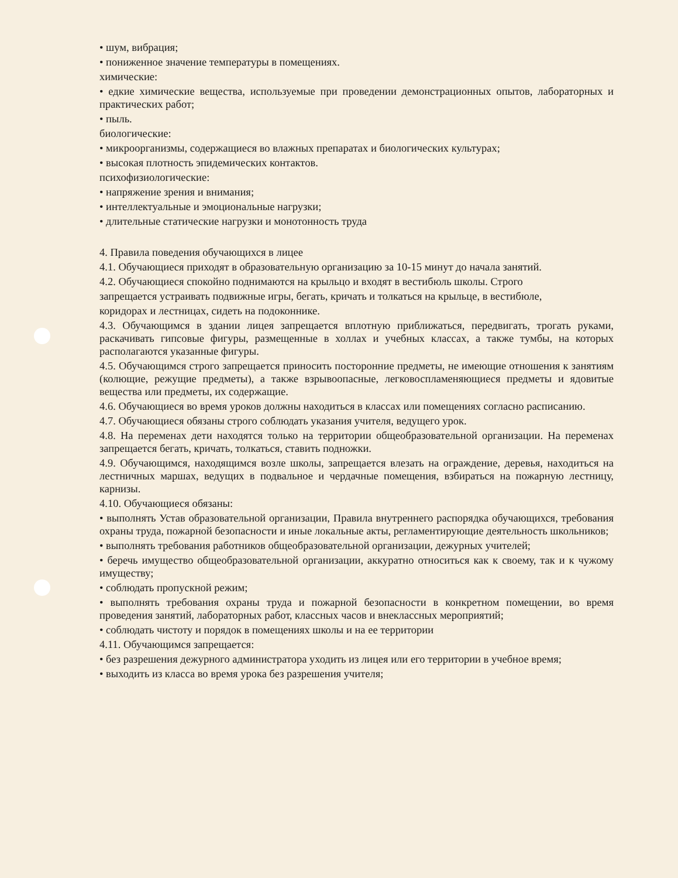• шум, вибрация;
• пониженное значение температуры в помещениях.
химические:
• едкие химические вещества, используемые при проведении демонстрационных опытов, лабораторных и практических работ;
• пыль.
биологические:
• микроорганизмы, содержащиеся во влажных препаратах и биологических культурах;
• высокая плотность эпидемических контактов.
психофизиологические:
• напряжение зрения и внимания;
• интеллектуальные и эмоциональные нагрузки;
• длительные статические нагрузки и монотонность труда
4. Правила поведения обучающихся в лицее
4.1. Обучающиеся приходят в образовательную организацию за 10-15 минут до начала занятий.
4.2. Обучающиеся спокойно поднимаются на крыльцо и входят в вестибюль школы. Строго
запрещается устраивать подвижные игры, бегать, кричать и толкаться на крыльце, в вестибюле,
коридорах и лестницах, сидеть на подоконнике.
4.3. Обучающимся в здании лицея запрещается вплотную приближаться, передвигать, трогать руками, раскачивать гипсовые фигуры, размещенные в холлах и учебных классах, а также тумбы, на которых располагаются указанные фигуры.
4.5. Обучающимся строго запрещается приносить посторонние предметы, не имеющие отношения к занятиям (колющие, режущие предметы), а также взрывоопасные, легковоспламеняющиеся предметы и ядовитые вещества или предметы, их содержащие.
4.6. Обучающиеся во время уроков должны находиться в классах или помещениях согласно расписанию.
4.7. Обучающиеся обязаны строго соблюдать указания учителя, ведущего урок.
4.8. На переменах дети находятся только на территории общеобразовательной организации. На переменах запрещается бегать, кричать, толкаться, ставить подножки.
4.9. Обучающимся, находящимся возле школы, запрещается влезать на ограждение, деревья, находиться на лестничных маршах, ведущих в подвальное и чердачные помещения, взбираться на пожарную лестницу, карнизы.
4.10. Обучающиеся обязаны:
• выполнять Устав образовательной организации, Правила внутреннего распорядка обучающихся, требования охраны труда, пожарной безопасности и иные локальные акты, регламентирующие деятельность школьников;
• выполнять требования работников общеобразовательной организации, дежурных учителей;
• беречь имущество общеобразовательной организации, аккуратно относиться как к своему, так и к чужому имуществу;
• соблюдать пропускной режим;
• выполнять требования охраны труда и пожарной безопасности в конкретном помещении, во время проведения занятий, лабораторных работ, классных часов и внеклассных мероприятий;
• соблюдать чистоту и порядок в помещениях школы и на ее территории
4.11. Обучающимся запрещается:
• без разрешения дежурного администратора уходить из лицея или его территории в учебное время;
• выходить из класса во время урока без разрешения учителя;